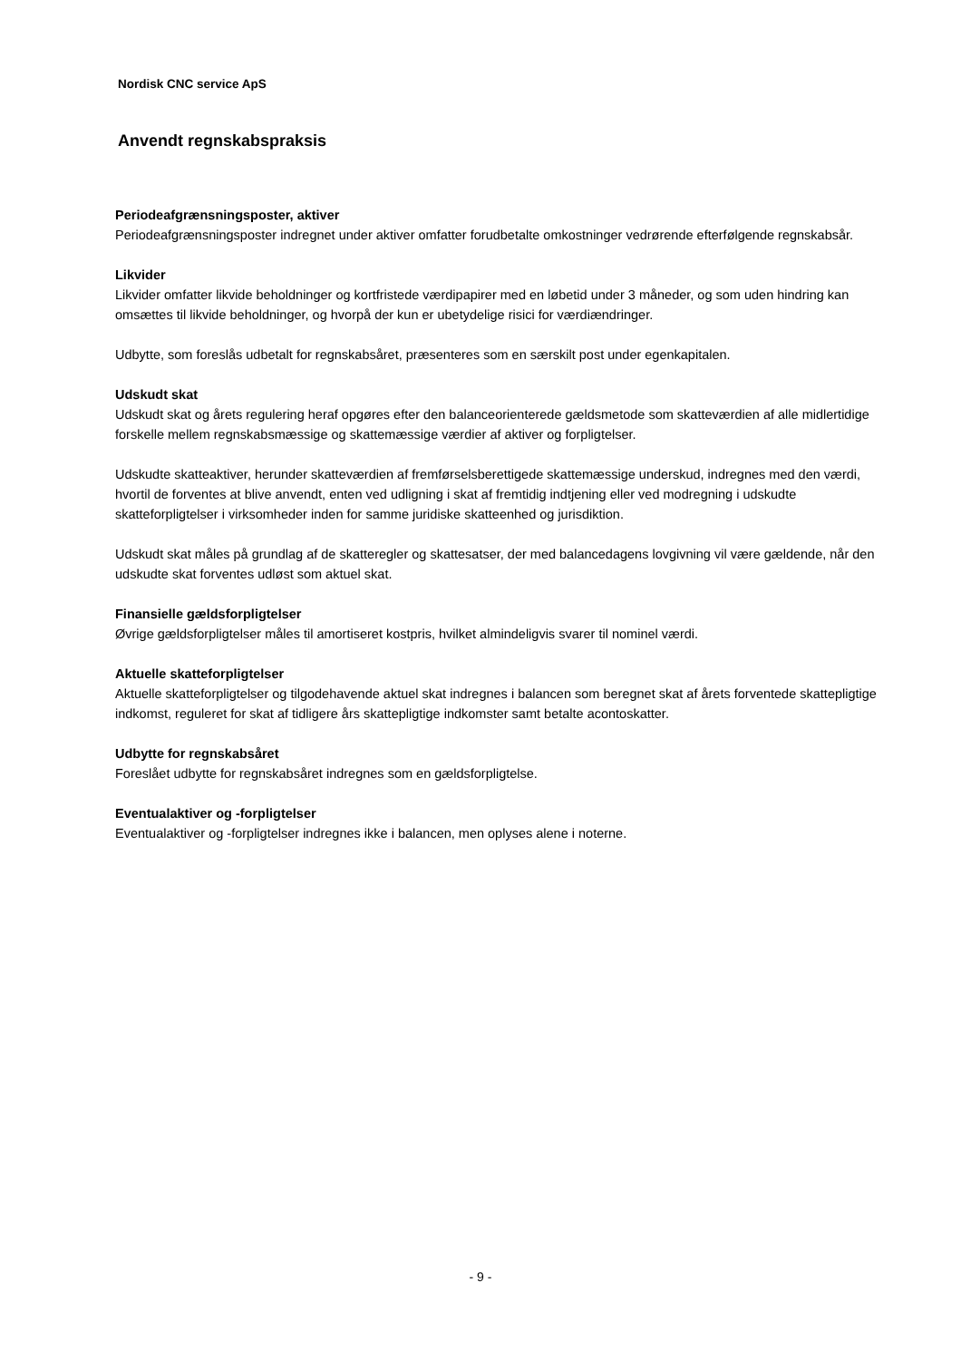Nordisk CNC service ApS
Anvendt regnskabspraksis
Periodeafgrænsningsposter, aktiver
Periodeafgrænsningsposter indregnet under aktiver omfatter forudbetalte omkostninger vedrørende efterfølgende regnskabsår.
Likvider
Likvider omfatter likvide beholdninger og kortfristede værdipapirer med en løbetid under 3 måneder, og som uden hindring kan omsættes til likvide beholdninger, og hvorpå der kun er ubetydelige risici for værdiændringer.
Udbytte, som foreslås udbetalt for regnskabsåret, præsenteres som en særskilt post under egenkapitalen.
Udskudt skat
Udskudt skat og årets regulering heraf opgøres efter den balanceorienterede gældsmetode som skatteværdien af alle midlertidige forskelle mellem regnskabsmæssige og skattemæssige værdier af aktiver og forpligtelser.
Udskudte skatteaktiver, herunder skatteværdien af fremførselsberettigede skattemæssige underskud, indregnes med den værdi, hvortil de forventes at blive anvendt, enten ved udligning i skat af fremtidig indtjening eller ved modregning i udskudte skatteforpligtelser i virksomheder inden for samme juridiske skatteenhed og jurisdiktion.
Udskudt skat måles på grundlag af de skatteregler og skattesatser, der med balancedagens lovgivning vil være gældende, når den udskudte skat forventes udløst som aktuel skat.
Finansielle gældsforpligtelser
Øvrige gældsforpligtelser måles til amortiseret kostpris, hvilket almindeligvis svarer til nominel værdi.
Aktuelle skatteforpligtelser
Aktuelle skatteforpligtelser og tilgodehavende aktuel skat indregnes i balancen som beregnet skat af årets forventede skattepligtige indkomst, reguleret for skat af tidligere års skattepligtige indkomster samt betalte acontoskatter.
Udbytte for regnskabsåret
Foreslået udbytte for regnskabsåret indregnes som en gældsforpligtelse.
Eventualaktiver og -forpligtelser
Eventualaktiver og -forpligtelser indregnes ikke i balancen, men oplyses alene i noterne.
- 9 -